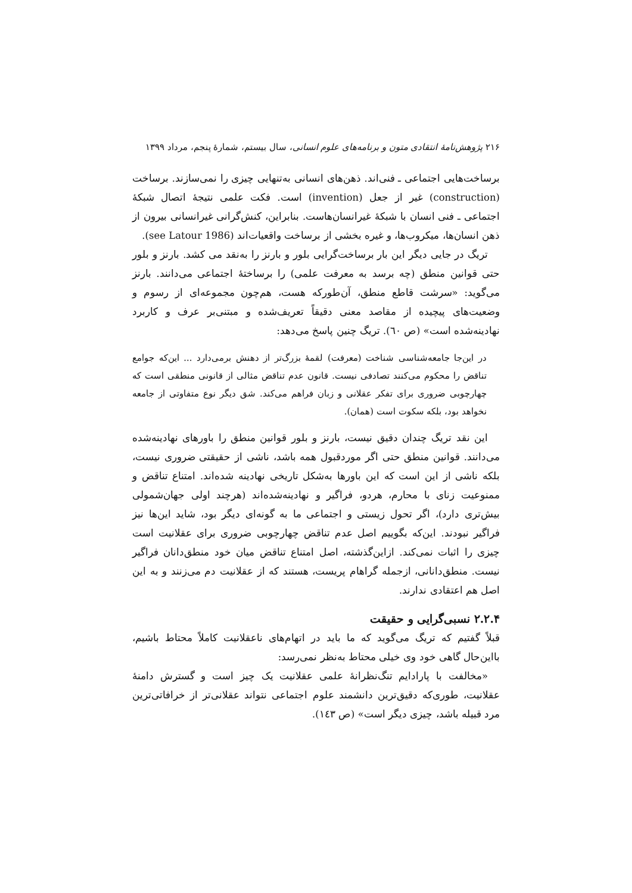۲۱۶ پژوهش‌نامهٔ انتقادی متون و برنامه‌های علوم انسانی، سال بیستم، شمارهٔ پنجم، مرداد ۱۳۹۹
برساخت‌هایی اجتماعی ـ فنی‌اند. ذهن‌های انسانی به‌تنهایی چیزی را نمی‌سازند. برساخت (construction) غیر از جعل (invention) است. فکت علمی نتیجهٔ اتصال شبکهٔ اجتماعی ـ فنی انسان با شبکهٔ غیرانسان‌هاست. بنابراین، کنش‌گرانی غیرانسانی بیرون از ذهن انسان‌ها، میکروب‌ها، و غیره بخشی از برساخت واقعیات‌اند (see Latour 1986).
تریگ در جایی دیگر این بار برساخت‌گرایی بلور و بارنز را به‌نقد می کشد. بارنز و بلور حتی قوانین منطق (چه برسد به معرفت علمی) را برساختهٔ اجتماعی می‌دانند. بارنز می‌گوید: «سرشت قاطع منطق، آن‌طورکه هست، هم‌چون مجموعه‌ای از رسوم و وضعیت‌های پیچیده از مقاصد معنی دقیقاً تعریف‌شده و مبتنی‌بر عرف و کاربرد نهادینه‌شده است» (ص ٦٠). تریگ چنین پاسخ می‌دهد:
در این‌جا جامعه‌شناسی شناخت (معرفت) لقمهٔ بزرگ‌تر از دهنش برمی‌دارد ... این‌که جوامع تناقض را محکوم می‌کنند تصادفی نیست. قانون عدم تناقض مثالی از قانونی منطقی است که چهارچوبی ضروری برای تفکر عقلانی و زبان فراهم می‌کند. شق دیگر نوع متفاوتی از جامعه نخواهد بود، بلکه سکوت است (همان).
این نقد تریگ چندان دقیق نیست، بارنز و بلور قوانین منطق را باورهای نهادینه‌شده می‌دانند. قوانین منطق حتی اگر موردقبول همه باشد، ناشی از حقیقتی ضروری نیست، بلکه ناشی از این است که این باورها به‌شکل تاریخی نهادینه شده‌اند. امتناع تناقض و ممنوعیت زنای با محارم، هردو، فراگیر و نهادینه‌شده‌اند (هرچند اولی جهان‌شمولی بیش‌تری دارد)، اگر تحول زیستی و اجتماعی ما به گونه‌ای دیگر بود، شاید این‌ها نیز فراگیر نبودند. این‌که بگوییم اصل عدم تناقض چهارچوبی ضروری برای عقلانیت است چیزی را اثبات نمی‌کند. ازاین‌گذشته، اصل امتناع تناقض میان خود منطق‌دانان فراگیر نیست. منطق‌دانانی، ازجمله گراهام پریست، هستند که از عقلانیت دم می‌زنند و به این اصل هم اعتقادی ندارند.
۲.۲.۴ نسبی‌گرایی و حقیقت
قبلاً گفتیم که تریگ می‌گوید که ما باید در اتهام‌های ناعقلانیت کاملاً محتاط باشیم، بااین‌حال گاهی خود وی خیلی محتاط به‌نظر نمی‌رسد:
«مخالفت با پارادایم تنگ‌نظرانهٔ علمی عقلانیت یک چیز است و گسترش دامنهٔ عقلانیت، طوری‌که دقیق‌ترین دانشمند علوم اجتماعی نتواند عقلانی‌تر از خرافاتی‌ترین مرد قبیله باشد، چیزی دیگر است» (ص ١٤٣).